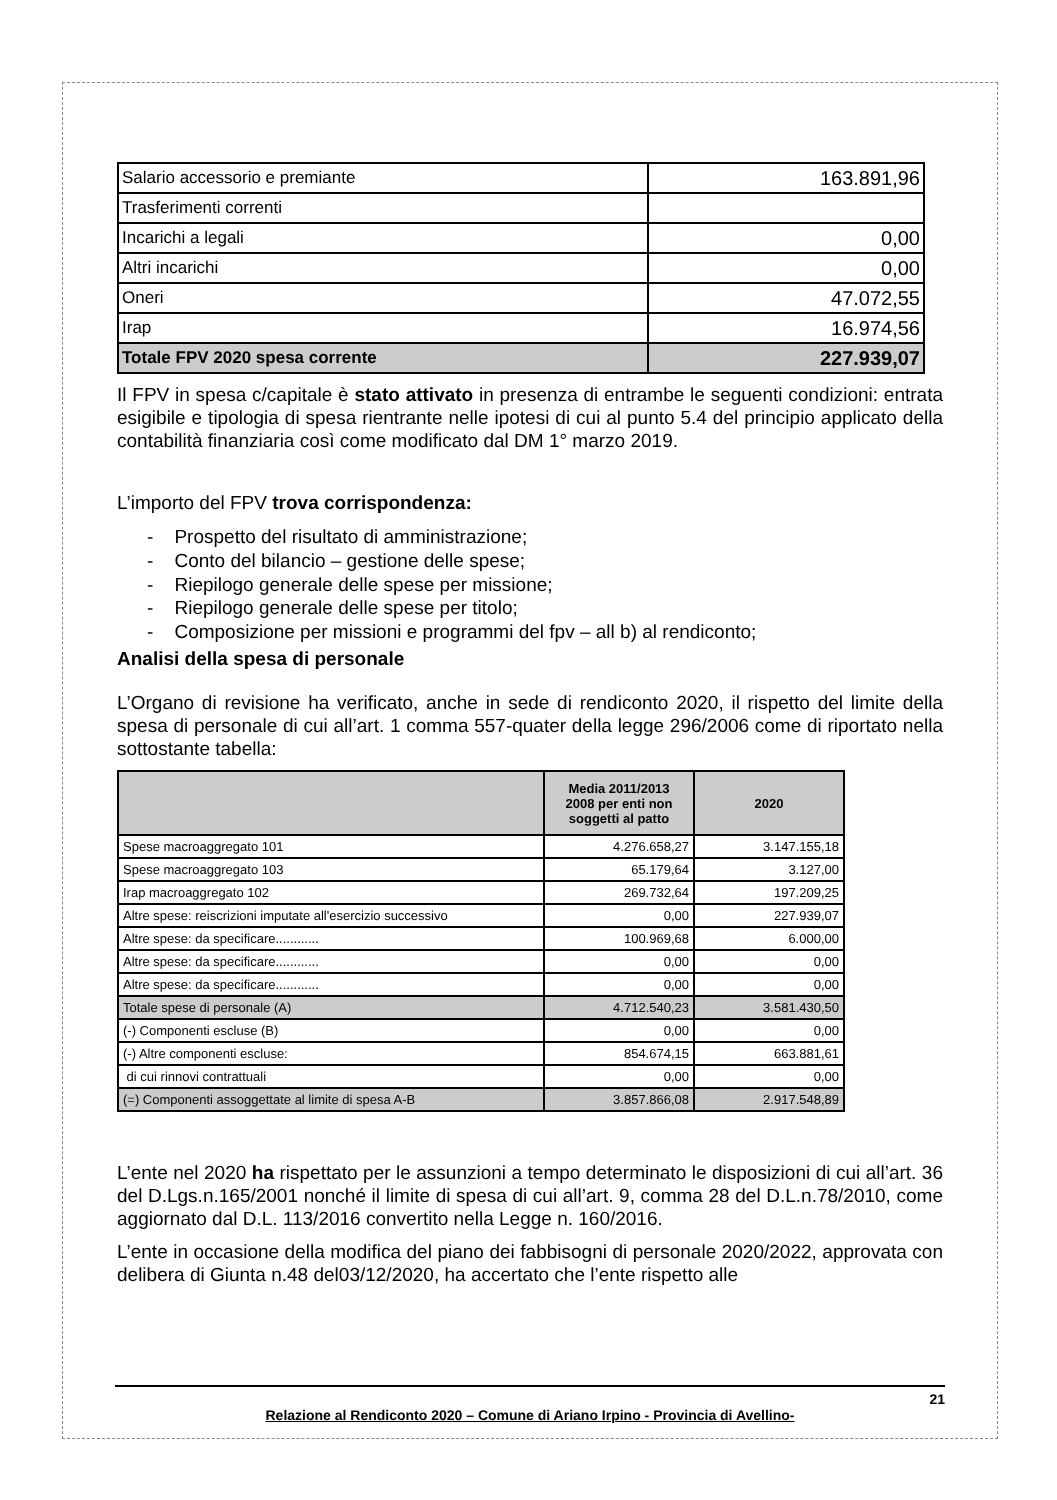| Salario accessorio e premiante | 163.891,96 |
| Trasferimenti correnti | |
| Incarichi a legali | 0,00 |
| Altri incarichi | 0,00 |
| Oneri | 47.072,55 |
| Irap | 16.974,56 |
| Totale FPV 2020 spesa corrente | 227.939,07 |
Il FPV in spesa c/capitale è stato attivato in presenza di entrambe le seguenti condizioni: entrata esigibile e tipologia di spesa rientrante nelle ipotesi di cui al punto 5.4 del principio applicato della contabilità finanziaria così come modificato dal DM 1° marzo 2019.
L’importo del FPV trova corrispondenza:
- Prospetto del risultato di amministrazione;
- Conto del bilancio – gestione delle spese;
- Riepilogo generale delle spese per missione;
- Riepilogo generale delle spese per titolo;
- Composizione per missioni e programmi del fpv – all b) al rendiconto;
Analisi della spesa di personale
L’Organo di revisione ha verificato, anche in sede di rendiconto 2020, il rispetto del limite della spesa di personale di cui all’art. 1 comma 557-quater della legge 296/2006 come di riportato nella sottostante tabella:
| | Media 2011/2013 2008 per enti non soggetti al patto | 2020 |
| --- | --- | --- |
| Spese macroaggregato 101 | 4.276.658,27 | 3.147.155,18 |
| Spese macroaggregato 103 | 65.179,64 | 3.127,00 |
| Irap macroaggregato 102 | 269.732,64 | 197.209,25 |
| Altre spese: reiscrizioni imputate all'esercizio successivo | 0,00 | 227.939,07 |
| Altre spese: da specificare............ | 100.969,68 | 6.000,00 |
| Altre spese: da specificare............ | 0,00 | 0,00 |
| Altre spese: da specificare............ | 0,00 | 0,00 |
| Totale spese di personale (A) | 4.712.540,23 | 3.581.430,50 |
| (-) Componenti escluse (B) | 0,00 | 0,00 |
| (-) Altre componenti escluse: | 854.674,15 | 663.881,61 |
| di cui rinnovi contrattuali | 0,00 | 0,00 |
| (=) Componenti assoggettate al limite di spesa A-B | 3.857.866,08 | 2.917.548,89 |
L’ente nel 2020 ha rispettato per le assunzioni a tempo determinato le disposizioni di cui all’art. 36 del D.Lgs.n.165/2001 nonché il limite di spesa di cui all’art. 9, comma 28 del D.L.n.78/2010, come aggiornato dal D.L. 113/2016 convertito nella Legge n. 160/2016.
L’ente in occasione della modifica del piano dei fabbisogni di personale 2020/2022, approvata con delibera di Giunta n.48 del03/12/2020, ha accertato che l’ente rispetto alle
21
Relazione al Rendiconto 2020 – Comune di Ariano Irpino - Provincia di Avellino-